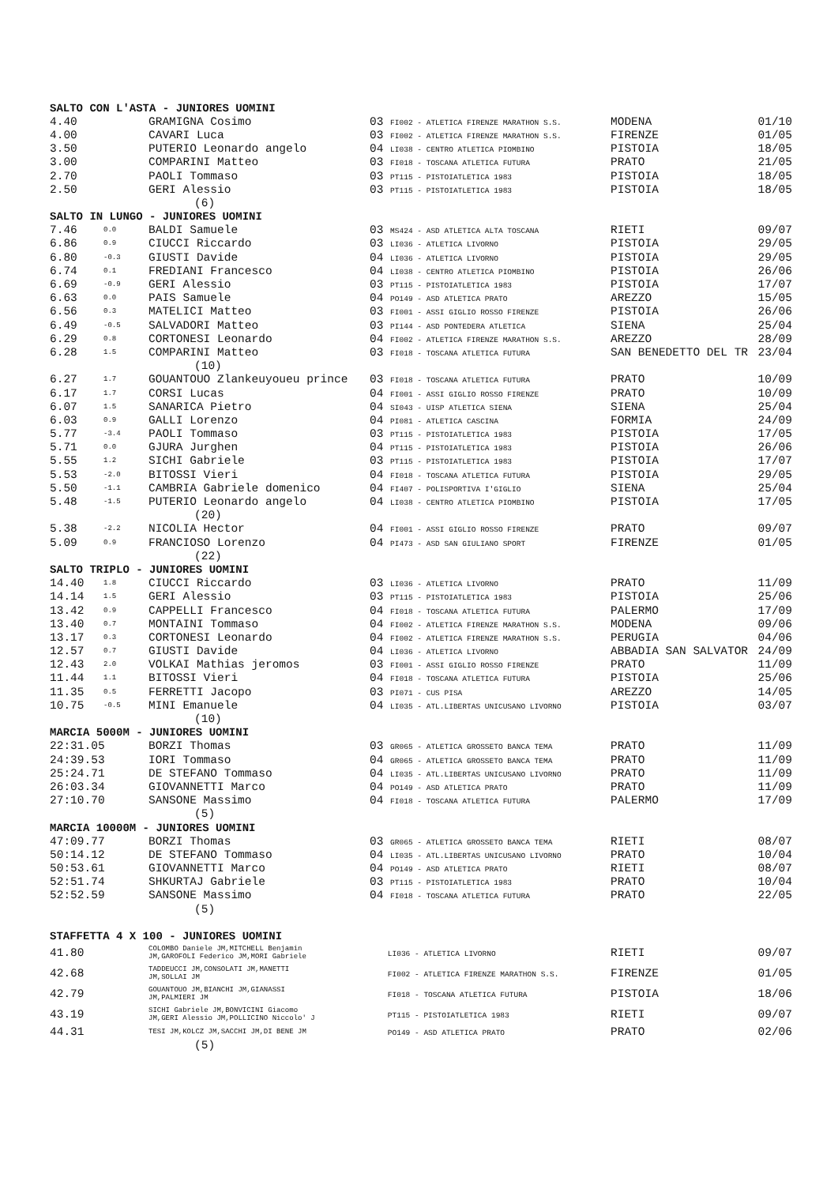| SALTO CON L'ASTA - JUNIORES UOMINI | | | | | |
| 4.40 | | GRAMIGNA Cosimo | 03 FI002 - ATLETICA FIRENZE MARATHON S.S. | MODENA | 01/10 |
| 4.00 | | CAVARI Luca | 03 FI002 - ATLETICA FIRENZE MARATHON S.S. | FIRENZE | 01/05 |
| 3.50 | | PUTERIO Leonardo angelo | 04 LI038 - CENTRO ATLETICA PIOMBINO | PISTOIA | 18/05 |
| 3.00 | | COMPARINI Matteo | 03 FI018 - TOSCANA ATLETICA FUTURA | PRATO | 21/05 |
| 2.70 | | PAOLI Tommaso | 03 PT115 - PISTOIATLETICA 1983 | PISTOIA | 18/05 |
| 2.50 | | GERI Alessio | 03 PT115 - PISTOIATLETICA 1983 | PISTOIA | 18/05 |
| (6) | | | | | |
| SALTO IN LUNGO - JUNIORES UOMINI | | | | | |
| 7.46 | 0.0 | BALDI Samuele | 03 MS424 - ASD ATLETICA ALTA TOSCANA | RIETI | 09/07 |
| 6.86 | 0.9 | CIUCCI Riccardo | 03 LI036 - ATLETICA LIVORNO | PISTOIA | 29/05 |
| 6.80 | -0.3 | GIUSTI Davide | 04 LI036 - ATLETICA LIVORNO | PISTOIA | 29/05 |
| 6.74 | 0.1 | FREDIANI Francesco | 04 LI038 - CENTRO ATLETICA PIOMBINO | PISTOIA | 26/06 |
| 6.69 | -0.9 | GERI Alessio | 03 PT115 - PISTOIATLETICA 1983 | PISTOIA | 17/07 |
| 6.63 | 0.0 | PAIS Samuele | 04 PO149 - ASD ATLETICA PRATO | AREZZO | 15/05 |
| 6.56 | 0.3 | MATELICI Matteo | 03 FI001 - ASSI GIGLIO ROSSO FIRENZE | PISTOIA | 26/06 |
| 6.49 | -0.5 | SALVADORI Matteo | 03 PI144 - ASD PONTEDERA ATLETICA | SIENA | 25/04 |
| 6.29 | 0.8 | CORTONESI Leonardo | 04 FI002 - ATLETICA FIRENZE MARATHON S.S. | AREZZO | 28/09 |
| 6.28 | 1.5 | COMPARINI Matteo | 03 FI018 - TOSCANA ATLETICA FUTURA | SAN BENEDETTO DEL TR | 23/04 |
| (10) | | | | | |
| 6.27 | 1.7 | GOUANTOUO Zlankeuyoueu prince | 03 FI018 - TOSCANA ATLETICA FUTURA | PRATO | 10/09 |
| 6.17 | 1.7 | CORSI Lucas | 04 FI001 - ASSI GIGLIO ROSSO FIRENZE | PRATO | 10/09 |
| 6.07 | 1.5 | SANARICA Pietro | 04 SI043 - UISP ATLETICA SIENA | SIENA | 25/04 |
| 6.03 | 0.9 | GALLI Lorenzo | 04 PI081 - ATLETICA CASCINA | FORMIA | 24/09 |
| 5.77 | -3.4 | PAOLI Tommaso | 03 PT115 - PISTOIATLETICA 1983 | PISTOIA | 17/05 |
| 5.71 | 0.0 | GJURA Jurghen | 04 PT115 - PISTOIATLETICA 1983 | PISTOIA | 26/06 |
| 5.55 | 1.2 | SICHI Gabriele | 03 PT115 - PISTOIATLETICA 1983 | PISTOIA | 17/07 |
| 5.53 | -2.0 | BITOSSI Vieri | 04 FI018 - TOSCANA ATLETICA FUTURA | PISTOIA | 29/05 |
| 5.50 | -1.1 | CAMBRIA Gabriele domenico | 04 FI407 - POLISPORTIVA I'GIGLIO | SIENA | 25/04 |
| 5.48 | -1.5 | PUTERIO Leonardo angelo | 04 LI038 - CENTRO ATLETICA PIOMBINO | PISTOIA | 17/05 |
| (20) | | | | | |
| 5.38 | -2.2 | NICOLIA Hector | 04 FI001 - ASSI GIGLIO ROSSO FIRENZE | PRATO | 09/07 |
| 5.09 | 0.9 | FRANCIOSO Lorenzo | 04 PI473 - ASD SAN GIULIANO SPORT | FIRENZE | 01/05 |
| (22) | | | | | |
| SALTO TRIPLO - JUNIORES UOMINI | | | | | |
| 14.40 | 1.8 | CIUCCI Riccardo | 03 LI036 - ATLETICA LIVORNO | PRATO | 11/09 |
| 14.14 | 1.5 | GERI Alessio | 03 PT115 - PISTOIATLETICA 1983 | PISTOIA | 25/06 |
| 13.42 | 0.9 | CAPPELLI Francesco | 04 FI018 - TOSCANA ATLETICA FUTURA | PALERMO | 17/09 |
| 13.40 | 0.7 | MONTAINI Tommaso | 04 FI002 - ATLETICA FIRENZE MARATHON S.S. | MODENA | 09/06 |
| 13.17 | 0.3 | CORTONESI Leonardo | 04 FI002 - ATLETICA FIRENZE MARATHON S.S. | PERUGIA | 04/06 |
| 12.57 | 0.7 | GIUSTI Davide | 04 LI036 - ATLETICA LIVORNO | ABBADIA SAN SALVATOR | 24/09 |
| 12.43 | 2.0 | VOLKAI Mathias jeromos | 03 FI001 - ASSI GIGLIO ROSSO FIRENZE | PRATO | 11/09 |
| 11.44 | 1.1 | BITOSSI Vieri | 04 FI018 - TOSCANA ATLETICA FUTURA | PISTOIA | 25/06 |
| 11.35 | 0.5 | FERRETTI Jacopo | 03 PI071 - CUS PISA | AREZZO | 14/05 |
| 10.75 | -0.5 | MINI Emanuele | 04 LI035 - ATL.LIBERTAS UNICUSANO LIVORNO | PISTOIA | 03/07 |
| (10) | | | | | |
| MARCIA 5000M - JUNIORES UOMINI | | | | | |
| 22:31.05 | | BORZI Thomas | 03 GR065 - ATLETICA GROSSETO BANCA TEMA | PRATO | 11/09 |
| 24:39.53 | | IORI Tommaso | 04 GR065 - ATLETICA GROSSETO BANCA TEMA | PRATO | 11/09 |
| 25:24.71 | | DE STEFANO Tommaso | 04 LI035 - ATL.LIBERTAS UNICUSANO LIVORNO | PRATO | 11/09 |
| 26:03.34 | | GIOVANNETTI Marco | 04 PO149 - ASD ATLETICA PRATO | PRATO | 11/09 |
| 27:10.70 | | SANSONE Massimo | 04 FI018 - TOSCANA ATLETICA FUTURA | PALERMO | 17/09 |
| (5) | | | | | |
| MARCIA 10000M - JUNIORES UOMINI | | | | | |
| 47:09.77 | | BORZI Thomas | 03 GR065 - ATLETICA GROSSETO BANCA TEMA | RIETI | 08/07 |
| 50:14.12 | | DE STEFANO Tommaso | 04 LI035 - ATL.LIBERTAS UNICUSANO LIVORNO | PRATO | 10/04 |
| 50:53.61 | | GIOVANNETTI Marco | 04 PO149 - ASD ATLETICA PRATO | RIETI | 08/07 |
| 52:51.74 | | SHKURTAJ Gabriele | 03 PT115 - PISTOIATLETICA 1983 | PRATO | 10/04 |
| 52:52.59 | | SANSONE Massimo | 04 FI018 - TOSCANA ATLETICA FUTURA | PRATO | 22/05 |
| (5) | | | | | |
| STAFFETTA 4 X 100 - JUNIORES UOMINI | | | | | |
| 41.80 | COLOMBO Daniele JM,MITCHELL Benjamin JM,GAROFOLI Federico JM,MORI Gabriele | | LI036 - ATLETICA LIVORNO | RIETI | 09/07 |
| 42.68 | TADDEUCCI JM,CONSOLATI JM,MANETTI JM,SOLLAI JM | | FI002 - ATLETICA FIRENZE MARATHON S.S. | FIRENZE | 01/05 |
| 42.79 | GOUANTOUO JM,BIANCHI JM,GIANASSI JM,PALMIERI JM | | FI018 - TOSCANA ATLETICA FUTURA | PISTOIA | 18/06 |
| 43.19 | SICHI Gabriele JM,BONVICINI Giacomo JM,GERI Alessio JM,POLLICINO Niccolo' J | | PT115 - PISTOIATLETICA 1983 | RIETI | 09/07 |
| 44.31 | TESI JM,KOLCZ JM,SACCHI JM,DI BENE JM | | PO149 - ASD ATLETICA PRATO | PRATO | 02/06 |
| (5) | | | | | |